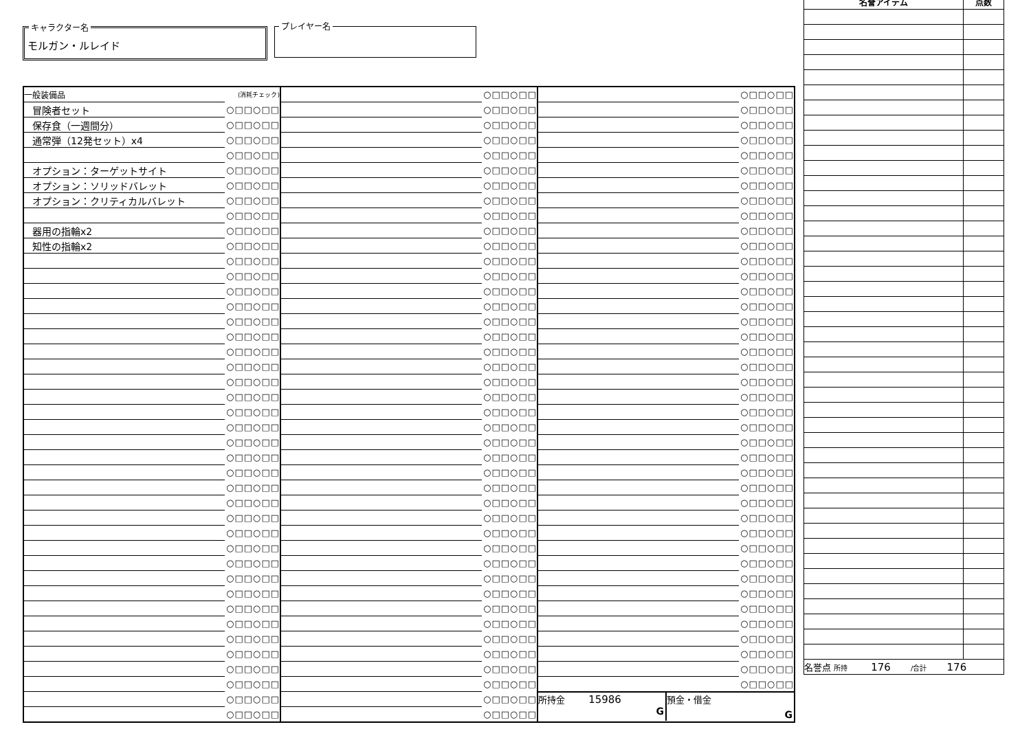キャラクター名
モルガン・ルレイド
プレイヤー名
| 一般装備品 | (消耗チェック) |
| 冒険者セット | ○□□○□□ |
| 保存食（一週間分） | ○□□○□□ |
| 通常弾（12発セット）x4 | ○□□○□□ |
| | ○□□○□□ |
| オプション：ターゲットサイト | ○□□○□□ |
| オプション：ソリッドバレット | ○□□○□□ |
| オプション：クリティカルバレット | ○□□○□□ |
| | ○□□○□□ |
| 器用の指輪x2 | ○□□○□□ |
| 知性の指輪x2 | ○□□○□□ |
| | ○□□○□□ |
| | ○□□○□□ |
| | ○□□○□□ |
| | ○□□○□□ |
| | ○□□○□□ |
| | ○□□○□□ |
| | ○□□○□□ |
| | ○□□○□□ |
| | ○□□○□□ |
| | ○□□○□□ |
| | ○□□○□□ |
| | ○□□○□□ |
| | ○□□○□□ |
| | ○□□○□□ |
| | ○□□○□□ |
| | ○□□○□□ |
| | ○□□○□□ |
| | ○□□○□□ |
| | ○□□○□□ |
| | ○□□○□□ |
| | ○□□○□□ |
| | ○□□○□□ |
| | ○□□○□□ |
| | ○□□○□□ |
| | ○□□○□□ |
| | ○□□○□□ |
| | ○□□○□□ |
| | ○□□○□□ |
| | ○□□○□□ |
| | ○□□○□□ |
| | ○□□○□□ |
| | ○□□○□□ |
| | ○□□○□□ |
| | ○□□○□□ |
| | ○□□○□□ |
| | ○□□○□□ |
| | ○□□○□□ |
| | ○□□○□□ |
| | ○□□○□□ |
| | ○□□○□□ |
| | ○□□○□□ |
| | ○□□○□□ |
| | ○□□○□□ |
| | ○□□○□□ |
| | ○□□○□□ |
| | ○□□○□□ |
| | ○□□○□□ |
| | ○□□○□□ |
| | ○□□○□□ |
| | ○□□○□□ |
| | ○□□○□□ |
| | ○□□○□□ |
| | ○□□○□□ |
| | ○□□○□□ |
| | ○□□○□□ |
| | ○□□○□□ |
| | ○□□○□□ |
| | ○□□○□□ |
| | ○□□○□□ |
| | ○□□○□□ |
| | ○□□○□□ |
| | ○□□○□□ |
| | ○□□○□□ |
| | ○□□○□□ |
| | ○□□○□□ |
| | ○□□○□□ |
| | ○□□○□□ |
| | ○□□○□□ |
| | ○□□○□□ |
| | ○□□○□□ |
| | ○□□○□□ |
| | ○□□○□□ |
| | ○□□○□□ |
| | ○□□○□□ |
| | ○□□○□□ |
| | ○□□○□□ |
| | ○□□○□□ |
| | ○□□○□□ |
| | ○□□○□□ |
| | ○□□○□□ |
| | ○□□○□□ |
| | ○□□○□□ |
| | ○□□○□□ |
| | ○□□○□□ |
| | ○□□○□□ |
| | ○□□○□□ |
| | ○□□○□□ |
| | ○□□○□□ |
| | ○□□○□□ |
| | ○□□○□□ |
| | ○□□○□□ |
| | ○□□○□□ |
| | ○□□○□□ |
| | ○□□○□□ |
| | ○□□○□□ |
| | ○□□○□□ |
| | ○□□○□□ |
| | ○□□○□□ |
| | ○□□○□□ |
| | ○□□○□□ |
| | ○□□○□□ |
| | ○□□○□□ |
| | ○□□○□□ |
| | ○□□○□□ |
| | ○□□○□□ |
| | ○□□○□□ |
| | ○□□○□□ |
| | ○□□○□□ |
| | ○□□○□□ |
| | ○□□○□□ |
| | ○□□○□□ |
| | ○□□○□□ |
| | ○□□○□□ |
| 所持金 15986 G | 預金・借金 G |
| 名誉アイテム | 点数 |
| --- | --- |
| 名誉点 所持 176 /合計 176 | |